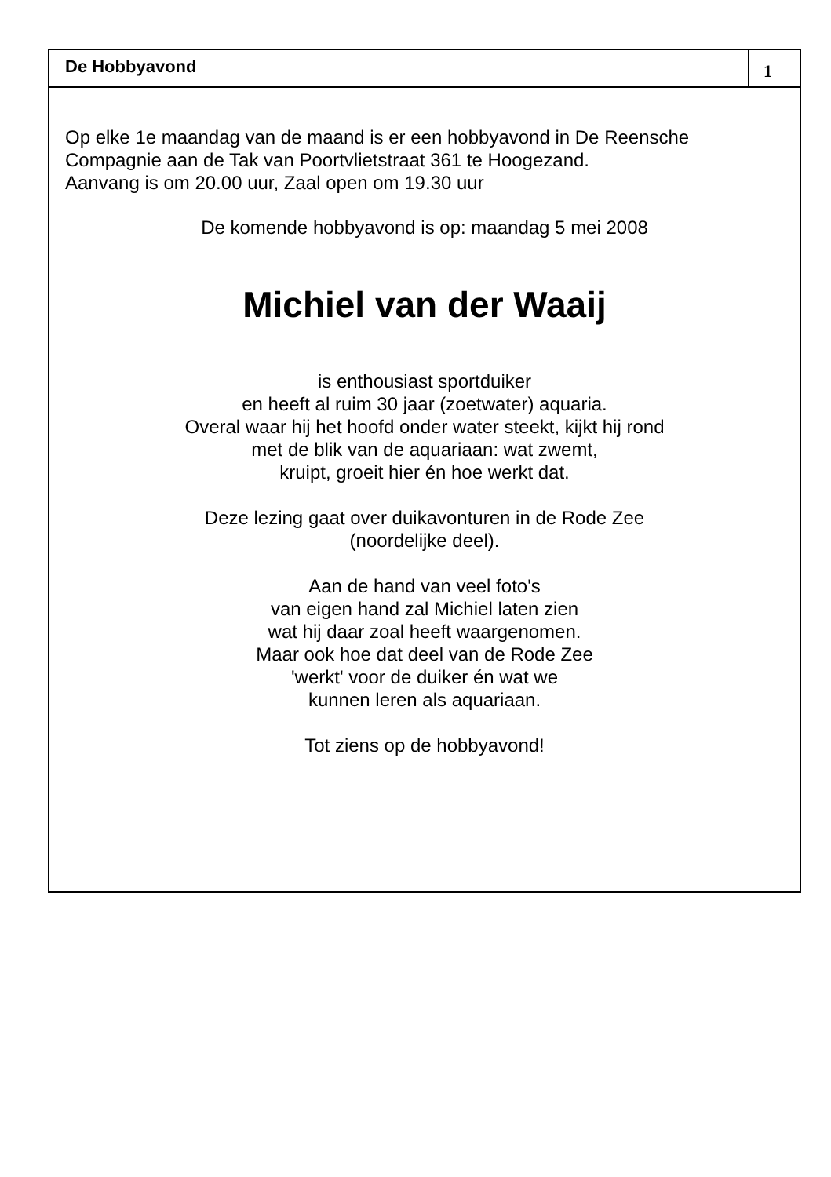De Hobbyavond
1
Op elke 1e maandag van de maand is er een hobbyavond in De Reensche Compagnie aan de Tak van Poortvlietstraat 361 te Hoogezand.
Aanvang is om 20.00 uur, Zaal open om 19.30 uur
De komende hobbyavond is op: maandag 5 mei 2008
Michiel van der Waaij
is enthousiast sportduiker
en heeft al ruim 30 jaar (zoetwater) aquaria.
Overal waar hij het hoofd onder water steekt, kijkt hij rond
met de blik van de aquariaan: wat zwemt,
kruipt, groeit hier én hoe werkt dat.
Deze lezing gaat over duikavonturen in de Rode Zee
(noordelijke deel).
Aan de hand van veel foto's
van eigen hand zal Michiel laten zien
wat hij daar zoal heeft waargenomen.
Maar ook hoe dat deel van de Rode Zee
'werkt' voor de duiker én wat we
kunnen leren als aquariaan.
Tot ziens op de hobbyavond!